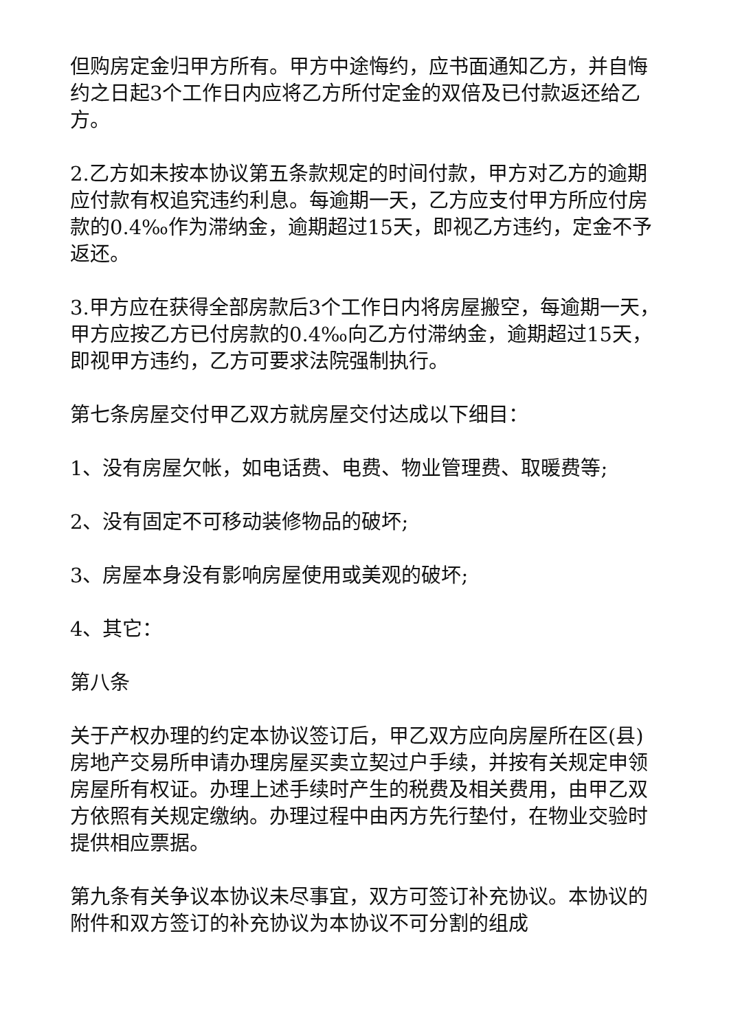但购房定金归甲方所有。甲方中途悔约，应书面通知乙方，并自悔约之日起3个工作日内应将乙方所付定金的双倍及已付款返还给乙方。
2.乙方如未按本协议第五条款规定的时间付款，甲方对乙方的逾期应付款有权追究违约利息。每逾期一天，乙方应支付甲方所应付房款的0.4‰作为滞纳金，逾期超过15天，即视乙方违约，定金不予返还。
3.甲方应在获得全部房款后3个工作日内将房屋搬空，每逾期一天，甲方应按乙方已付房款的0.4‰向乙方付滞纳金，逾期超过15天，即视甲方违约，乙方可要求法院强制执行。
第七条房屋交付甲乙双方就房屋交付达成以下细目：
1、没有房屋欠帐，如电话费、电费、物业管理费、取暖费等;
2、没有固定不可移动装修物品的破坏;
3、房屋本身没有影响房屋使用或美观的破坏;
4、其它：
第八条
关于产权办理的约定本协议签订后，甲乙双方应向房屋所在区(县)房地产交易所申请办理房屋买卖立契过户手续，并按有关规定申领房屋所有权证。办理上述手续时产生的税费及相关费用，由甲乙双方依照有关规定缴纳。办理过程中由丙方先行垫付，在物业交验时提供相应票据。
第九条有关争议本协议未尽事宜，双方可签订补充协议。本协议的附件和双方签订的补充协议为本协议不可分割的组成